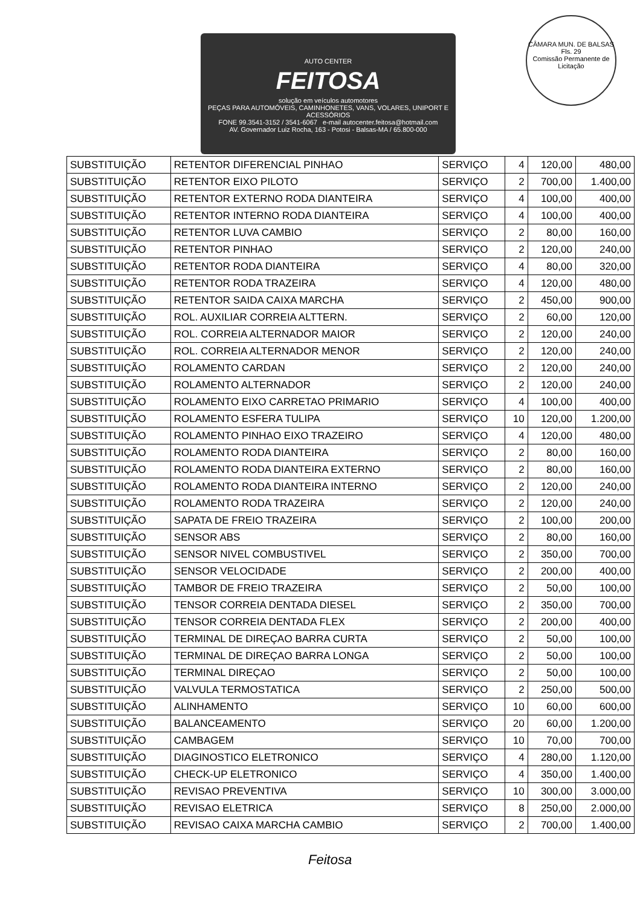AUTO CENTER
FEITOSA
solução em veículos automotores
PEÇAS PARA AUTOMÓVEIS, CAMINHONETES, VANS, VOLARES, UNIPORT E ACESSÓRIOS
FONE 99.3541-3152 / 3541-6067 e-mail autocenter.feitosa@hotmail.com
AV. Governador Luiz Rocha, 163 - Potosi - Balsas-MA / 65.800-000
CÂMARA MUN. DE BALSAS
Fls. 29
Comissão Permanente de Licitação
| SUBSTITUIÇÃO | RETENTOR DIFERENCIAL PINHAO | SERVIÇO | 4 | 120,00 | 480,00 |
| SUBSTITUIÇÃO | RETENTOR EIXO PILOTO | SERVIÇO | 2 | 700,00 | 1.400,00 |
| SUBSTITUIÇÃO | RETENTOR EXTERNO RODA DIANTEIRA | SERVIÇO | 4 | 100,00 | 400,00 |
| SUBSTITUIÇÃO | RETENTOR INTERNO RODA DIANTEIRA | SERVIÇO | 4 | 100,00 | 400,00 |
| SUBSTITUIÇÃO | RETENTOR LUVA CAMBIO | SERVIÇO | 2 | 80,00 | 160,00 |
| SUBSTITUIÇÃO | RETENTOR PINHAO | SERVIÇO | 2 | 120,00 | 240,00 |
| SUBSTITUIÇÃO | RETENTOR RODA DIANTEIRA | SERVIÇO | 4 | 80,00 | 320,00 |
| SUBSTITUIÇÃO | RETENTOR RODA TRAZEIRA | SERVIÇO | 4 | 120,00 | 480,00 |
| SUBSTITUIÇÃO | RETENTOR SAIDA CAIXA MARCHA | SERVIÇO | 2 | 450,00 | 900,00 |
| SUBSTITUIÇÃO | ROL. AUXILIAR CORREIA ALTTERN. | SERVIÇO | 2 | 60,00 | 120,00 |
| SUBSTITUIÇÃO | ROL. CORREIA ALTERNADOR MAIOR | SERVIÇO | 2 | 120,00 | 240,00 |
| SUBSTITUIÇÃO | ROL. CORREIA ALTERNADOR MENOR | SERVIÇO | 2 | 120,00 | 240,00 |
| SUBSTITUIÇÃO | ROLAMENTO CARDAN | SERVIÇO | 2 | 120,00 | 240,00 |
| SUBSTITUIÇÃO | ROLAMENTO ALTERNADOR | SERVIÇO | 2 | 120,00 | 240,00 |
| SUBSTITUIÇÃO | ROLAMENTO EIXO CARRETAO PRIMARIO | SERVIÇO | 4 | 100,00 | 400,00 |
| SUBSTITUIÇÃO | ROLAMENTO ESFERA TULIPA | SERVIÇO | 10 | 120,00 | 1.200,00 |
| SUBSTITUIÇÃO | ROLAMENTO PINHAO EIXO TRAZEIRO | SERVIÇO | 4 | 120,00 | 480,00 |
| SUBSTITUIÇÃO | ROLAMENTO RODA DIANTEIRA | SERVIÇO | 2 | 80,00 | 160,00 |
| SUBSTITUIÇÃO | ROLAMENTO RODA DIANTEIRA EXTERNO | SERVIÇO | 2 | 80,00 | 160,00 |
| SUBSTITUIÇÃO | ROLAMENTO RODA DIANTEIRA INTERNO | SERVIÇO | 2 | 120,00 | 240,00 |
| SUBSTITUIÇÃO | ROLAMENTO RODA TRAZEIRA | SERVIÇO | 2 | 120,00 | 240,00 |
| SUBSTITUIÇÃO | SAPATA DE FREIO TRAZEIRA | SERVIÇO | 2 | 100,00 | 200,00 |
| SUBSTITUIÇÃO | SENSOR ABS | SERVIÇO | 2 | 80,00 | 160,00 |
| SUBSTITUIÇÃO | SENSOR NIVEL COMBUSTIVEL | SERVIÇO | 2 | 350,00 | 700,00 |
| SUBSTITUIÇÃO | SENSOR VELOCIDADE | SERVIÇO | 2 | 200,00 | 400,00 |
| SUBSTITUIÇÃO | TAMBOR DE FREIO TRAZEIRA | SERVIÇO | 2 | 50,00 | 100,00 |
| SUBSTITUIÇÃO | TENSOR CORREIA DENTADA DIESEL | SERVIÇO | 2 | 350,00 | 700,00 |
| SUBSTITUIÇÃO | TENSOR CORREIA DENTADA FLEX | SERVIÇO | 2 | 200,00 | 400,00 |
| SUBSTITUIÇÃO | TERMINAL DE DIREÇAO BARRA CURTA | SERVIÇO | 2 | 50,00 | 100,00 |
| SUBSTITUIÇÃO | TERMINAL DE DIREÇAO BARRA LONGA | SERVIÇO | 2 | 50,00 | 100,00 |
| SUBSTITUIÇÃO | TERMINAL DIREÇAO | SERVIÇO | 2 | 50,00 | 100,00 |
| SUBSTITUIÇÃO | VALVULA TERMOSTATICA | SERVIÇO | 2 | 250,00 | 500,00 |
| SUBSTITUIÇÃO | ALINHAMENTO | SERVIÇO | 10 | 60,00 | 600,00 |
| SUBSTITUIÇÃO | BALANCEAMENTO | SERVIÇO | 20 | 60,00 | 1.200,00 |
| SUBSTITUIÇÃO | CAMBAGEM | SERVIÇO | 10 | 70,00 | 700,00 |
| SUBSTITUIÇÃO | DIAGINOSTICO ELETRONICO | SERVIÇO | 4 | 280,00 | 1.120,00 |
| SUBSTITUIÇÃO | CHECK-UP ELETRONICO | SERVIÇO | 4 | 350,00 | 1.400,00 |
| SUBSTITUIÇÃO | REVISAO PREVENTIVA | SERVIÇO | 10 | 300,00 | 3.000,00 |
| SUBSTITUIÇÃO | REVISAO ELETRICA | SERVIÇO | 8 | 250,00 | 2.000,00 |
| SUBSTITUIÇÃO | REVISAO CAIXA MARCHA CAMBIO | SERVIÇO | 2 | 700,00 | 1.400,00 |
Feitosa